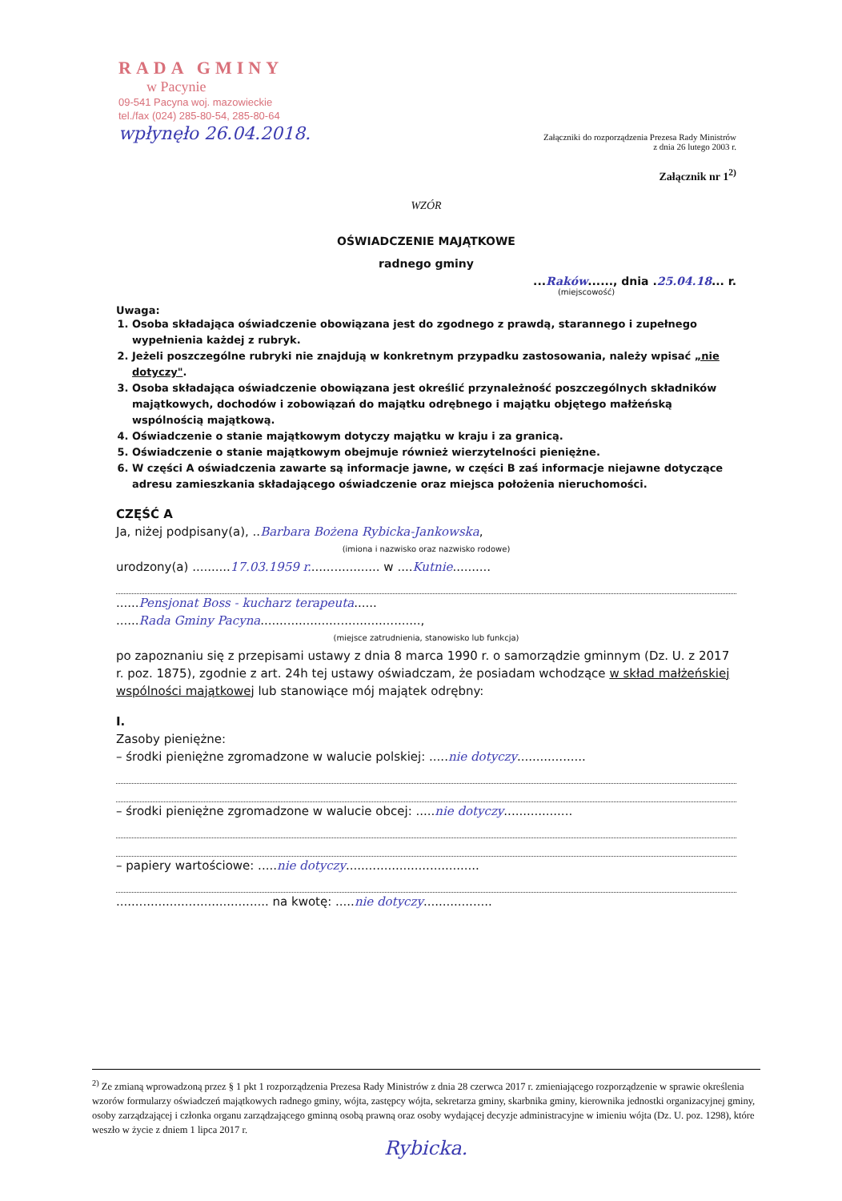RADA GMINY
w Pacynie
09-541 Pacyna woj. mazowieckie
tel./fax (024) 285-80-54, 285-80-64
wpłynęło 26.04.2018.
Załączniki do rozporządzenia Prezesa Rady Ministrów
z dnia 26 lutego 2003 r.
Załącznik nr 1<sup>2)</sup>
WZÓR
OŚWIADCZENIE MAJĄTKOWE
radnego gminy
...Raków......, dnia .25.04.18... r.
(miejscowość)
Uwaga:
1. Osoba składająca oświadczenie obowiązana jest do zgodnego z prawdą, starannego i zupełnego wypełnienia każdej z rubryk.
2. Jeżeli poszczególne rubryki nie znajdują w konkretnym przypadku zastosowania, należy wpisać „nie dotyczy".
3. Osoba składająca oświadczenie obowiązana jest określić przynależność poszczególnych składników majątkowych, dochodów i zobowiązań do majątku odrębnego i majątku objętego małżeńską wspólnością majątkową.
4. Oświadczenie o stanie majątkowym dotyczy majątku w kraju i za granicą.
5. Oświadczenie o stanie majątkowym obejmuje również wierzytelności pieniężne.
6. W części A oświadczenia zawarte są informacje jawne, w części B zaś informacje niejawne dotyczące adresu zamieszkania składającego oświadczenie oraz miejsca położenia nieruchomości.
CZĘŚĆ A
Ja, niżej podpisany(a), ..Barbara Bożena Rybicka-Jankowska,
(imiona i nazwisko oraz nazwisko rodowe)
urodzony(a) ..........17.03.1959 r................... w ....Kutnie..........
......Pensjonat Boss - kucharz terapeuta......
......Rada Gminy Pacyna..........................................,
(miejsce zatrudnienia, stanowisko lub funkcja)
po zapoznaniu się z przepisami ustawy z dnia 8 marca 1990 r. o samorządzie gminnym (Dz. U. z 2017 r. poz. 1875), zgodnie z art. 24h tej ustawy oświadczam, że posiadam wchodzące w skład małżeńskiej wspólności majątkowej lub stanowiące mój majątek odrębny:
I.
Zasoby pieniężne:
– środki pieniężne zgromadzone w walucie polskiej: .....nie dotyczy..................
– środki pieniężne zgromadzone w walucie obcej: .....nie dotyczy..................
– papiery wartościowe: .....nie dotyczy...................................
........................................ na kwotę: .....nie dotyczy..................
<sup>2)</sup> Ze zmianą wprowadzoną przez § 1 pkt 1 rozporządzenia Prezesa Rady Ministrów z dnia 28 czerwca 2017 r. zmieniającego rozporządzenie w sprawie określenia wzorów formularzy oświadczeń majątkowych radnego gminy, wójta, zastępcy wójta, sekretarza gminy, skarbnika gminy, kierownika jednostki organizacyjnej gminy, osoby zarządzającej i członka organu zarządzającego gminną osobą prawną oraz osoby wydającej decyzje administracyjne w imieniu wójta (Dz. U. poz. 1298), które weszło w życie z dniem 1 lipca 2017 r.
Rybicka.